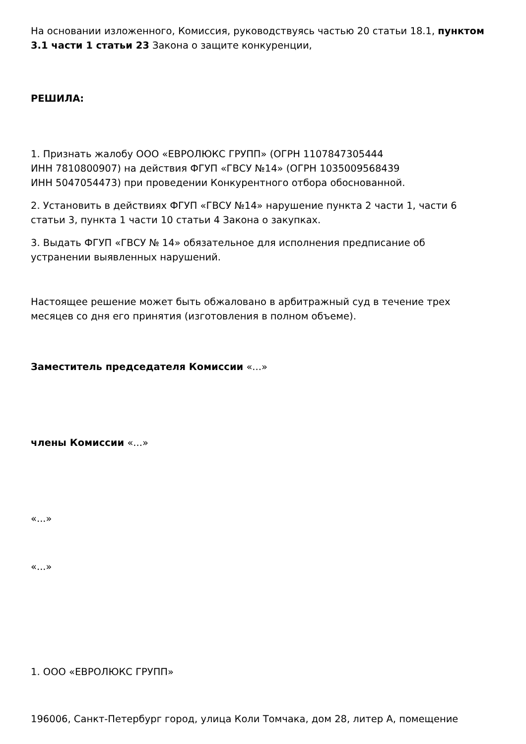На основании изложенного, Комиссия, руководствуясь частью 20 статьи 18.1, пунктом 3.1 части 1 статьи 23 Закона о защите конкуренции,
РЕШИЛА:
1. Признать жалобу ООО «ЕВРОЛЮКС ГРУПП» (ОГРН 1107847305444
ИНН 7810800907) на действия ФГУП «ГВСУ №14» (ОГРН 1035009568439
ИНН 5047054473) при проведении Конкурентного отбора обоснованной.
2. Установить в действиях ФГУП «ГВСУ №14» нарушение пункта 2 части 1, части 6 статьи 3, пункта 1 части 10 статьи 4 Закона о закупках.
3. Выдать ФГУП «ГВСУ № 14» обязательное для исполнения предписание об устранении выявленных нарушений.
Настоящее решение может быть обжаловано в арбитражный суд в течение трех месяцев со дня его принятия (изготовления в полном объеме).
Заместитель председателя Комиссии «...»
члены Комиссии «...»
«...»
«...»
1. ООО «ЕВРОЛЮКС ГРУПП»
196006, Санкт-Петербург город, улица Коли Томчака, дом 28, литер А, помещение